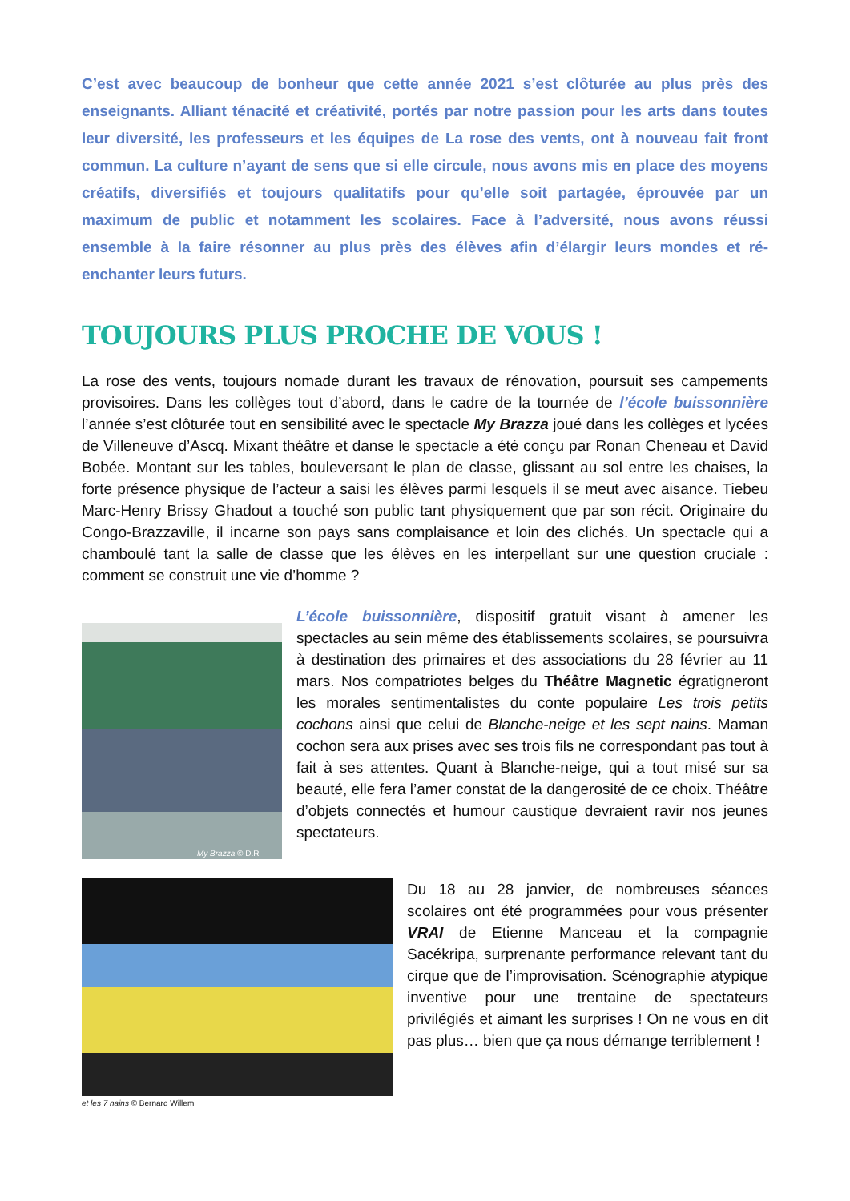C’est avec beaucoup de bonheur que cette année 2021 s’est clôturée au plus près des enseignants. Alliant ténacité et créativité, portés par notre passion pour les arts dans toutes leur diversité, les professeurs et les équipes de La rose des vents, ont à nouveau fait front commun. La culture n’ayant de sens que si elle circule, nous avons mis en place des moyens créatifs, diversifiés et toujours qualitatifs pour qu’elle soit partagée, éprouvée par un maximum de public et notamment les scolaires. Face à l’adversité, nous avons réussi ensemble à la faire résonner au plus près des élèves afin d’élargir leurs mondes et ré-enchanter leurs futurs.
TOUJOURS PLUS PROCHE DE VOUS !
La rose des vents, toujours nomade durant les travaux de rénovation, poursuit ses campements provisoires. Dans les collèges tout d’abord, dans le cadre de la tournée de l’école buissonnière l’année s’est clôturée tout en sensibilité avec le spectacle My Brazza joué dans les collèges et lycées de Villeneuve d’Ascq. Mixant théâtre et danse le spectacle a été conçu par Ronan Cheneau et David Bobée. Montant sur les tables, bouleversant le plan de classe, glissant au sol entre les chaises, la forte présence physique de l’acteur a saisi les élèves parmi lesquels il se meut avec aisance. Tiebeu Marc-Henry Brissy Ghadout a touché son public tant physiquement que par son récit. Originaire du Congo-Brazzaville, il incarne son pays sans complaisance et loin des clichés. Un spectacle qui a chamboulé tant la salle de classe que les élèves en les interpellant sur une question cruciale : comment se construit une vie d’homme ?
My Brazza © D.R
L’école buissonnière, dispositif gratuit visant à amener les spectacles au sein même des établissements scolaires, se poursuivra à destination des primaires et des associations du 28 février au 11 mars. Nos compatriotes belges du Théâtre Magnetic égratigneront les morales sentimentalistes du conte populaire Les trois petits cochons ainsi que celui de Blanche-neige et les sept nains. Maman cochon sera aux prises avec ses trois fils ne correspondant pas tout à fait à ses attentes. Quant à Blanche-neige, qui a tout misé sur sa beauté, elle fera l’amer constat de la dangerosité de ce choix. Théâtre d’objets connectés et humour caustique devraient ravir nos jeunes spectateurs.
et les 7 nains © Bernard Willem
Du 18 au 28 janvier, de nombreuses séances scolaires ont été programmées pour vous présenter VRAI de Etienne Manceau et la compagnie Sacékripa, surprenante performance relevant tant du cirque que de l’improvisation. Scénographie atypique inventive pour une trentaine de spectateurs privilégiés et aimant les surprises ! On ne vous en dit pas plus… bien que ça nous démange terriblement !